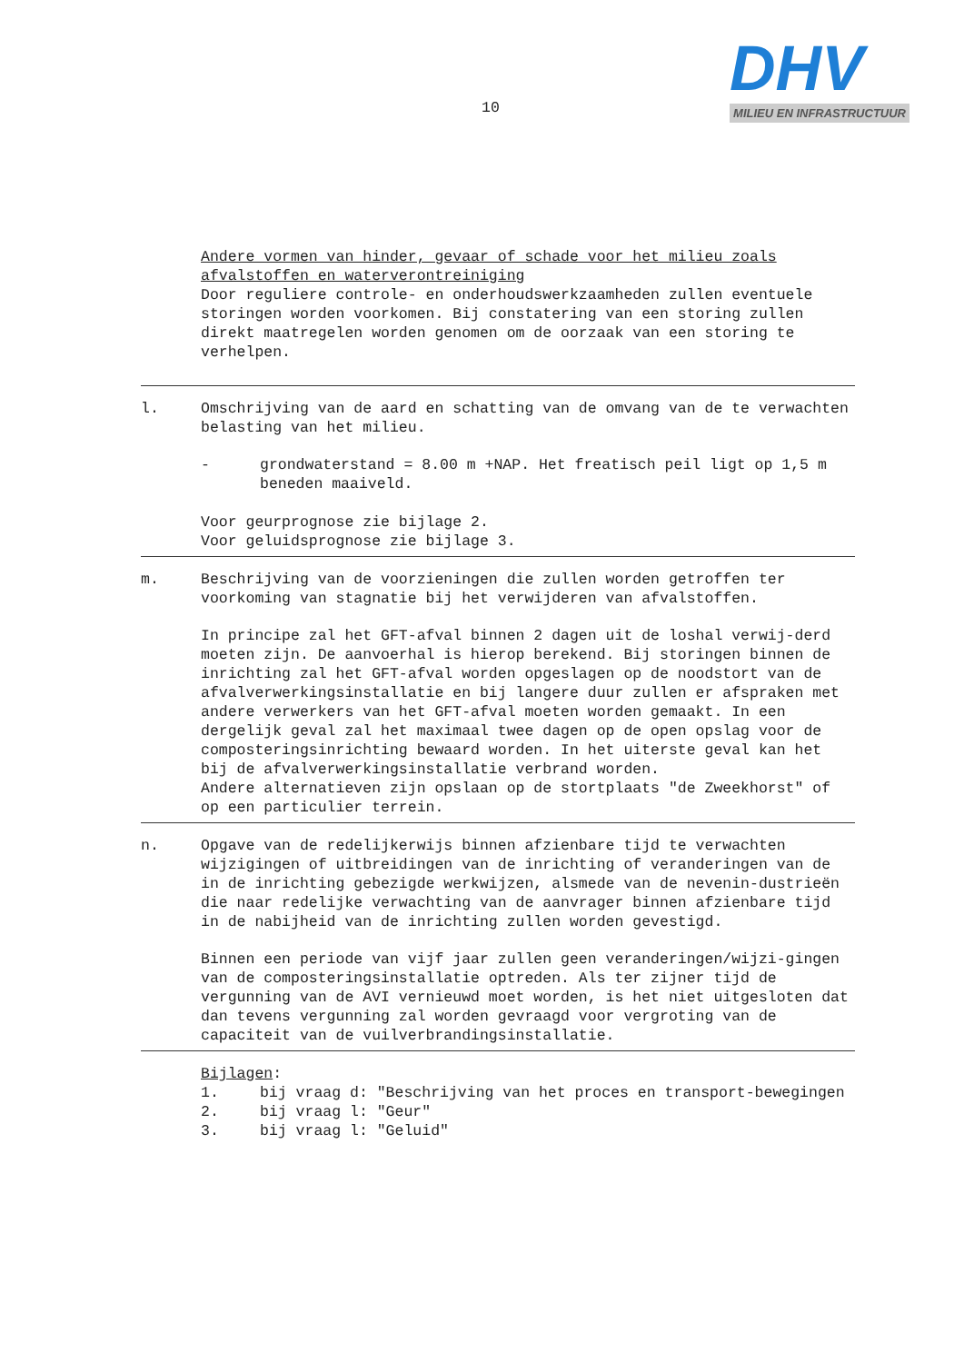10
DHV
MILIEU EN INFRASTRUCTUUR
Andere vormen van hinder, gevaar of schade voor het milieu zoals afvalstoffen en waterverontreiniging
Door reguliere controle- en onderhoudswerkzaamheden zullen eventuele storingen worden voorkomen. Bij constatering van een storing zullen direkt maatregelen worden genomen om de oorzaak van een storing te verhelpen.
l. Omschrijving van de aard en schatting van de omvang van de te verwachten belasting van het milieu.
- grondwaterstand = 8.00 m +NAP. Het freatisch peil ligt op 1,5 m beneden maaiveld.
Voor geurprognose zie bijlage 2.
Voor geluidsprognose zie bijlage 3.
m. Beschrijving van de voorzieningen die zullen worden getroffen ter voorkoming van stagnatie bij het verwijderen van afvalstoffen.
In principe zal het GFT-afval binnen 2 dagen uit de loshal verwij-derd moeten zijn. De aanvoerhal is hierop berekend. Bij storingen binnen de inrichting zal het GFT-afval worden opgeslagen op de noodstort van de afvalverwerkingsinstallatie en bij langere duur zullen er afspraken met andere verwerkers van het GFT-afval moeten worden gemaakt. In een dergelijk geval zal het maximaal twee dagen op de open opslag voor de composteringsinrichting bewaard worden. In het uiterste geval kan het bij de afvalverwerkingsinstallatie verbrand worden.
Andere alternatieven zijn opslaan op de stortplaats "de Zweekhorst" of op een particulier terrein.
n. Opgave van de redelijkerwijs binnen afzienbare tijd te verwachten wijzigingen of uitbreidingen van de inrichting of veranderingen van de in de inrichting gebezigde werkwijzen, alsmede van de nevenin-dustrieën die naar redelijke verwachting van de aanvrager binnen afzienbare tijd in de nabijheid van de inrichting zullen worden gevestigd.
Binnen een periode van vijf jaar zullen geen veranderingen/wijzi-gingen van de composteringsinstallatie optreden. Als ter zijner tijd de vergunning van de AVI vernieuwd moet worden, is het niet uitgesloten dat dan tevens vergunning zal worden gevraagd voor vergroting van de capaciteit van de vuilverbrandingsinstallatie.
Bijlagen:
1. bij vraag d: "Beschrijving van het proces en transport-bewegingen
2. bij vraag l: "Geur"
3. bij vraag l: "Geluid"